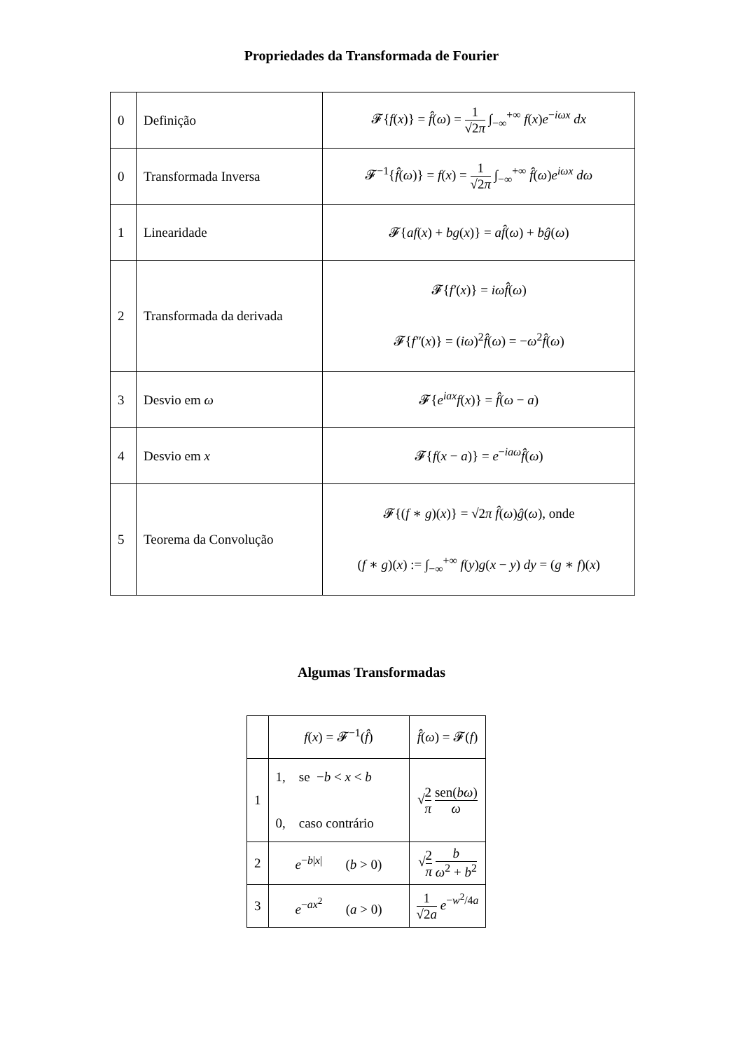Propriedades da Transformada de Fourier
| 0 | Definição | 𝓕{ f ( x )} = f̂ ( ω ) = 1 √2 π ∫<sub>−∞</sub><sup>+∞</sup> f ( x ) e<sup>−iωx</sup> dx |
| 0 | Transformada Inversa | 𝓕<sup>−1</sup>{ f̂ ( ω )} = f ( x ) = 1 √2 π ∫<sub>−∞</sub><sup>+∞</sup> f̂ ( ω ) e<sup>iωx</sup> dω |
| 1 | Linearidade | 𝓕{ af ( x ) + bg ( x )} = af̂ ( ω ) + bĝ ( ω ) |
| 2 | Transformada da derivada | 𝓕{ f′ ( x )} = iωf̂ ( ω ) 𝓕{ f″ ( x )} = ( iω )<sup>2</sup> f̂ ( ω ) = − ω<sup>2</sup> f̂ ( ω ) |
| 3 | Desvio em ω | 𝓕{ e<sup>iax</sup> f ( x )} = f̂ ( ω − a ) |
| 4 | Desvio em x | 𝓕{ f ( x − a )} = e<sup>−iaω</sup> f̂ ( ω ) |
| 5 | Teorema da Convolução | 𝓕{( f ∗ g )( x )} = √2 π f̂ ( ω ) ĝ ( ω ), onde ( f ∗ g )( x ) := ∫<sub>−∞</sub><sup>+∞</sup> f ( y ) g ( x − y ) dy = ( g ∗ f )( x ) |
Algumas Transformadas
| | f ( x ) = 𝓕<sup>−1</sup>( f̂ ) | f̂ ( ω ) = 𝓕( f ) |
| 1 | 1, se − b < x < b 0, caso contrário | √ 2 π sen( bω ) ω |
| 2 | e<sup>−b/x/</sup> ( b > 0) | √ 2 π b ω<sup>2</sup> + b<sup>2</sup> |
| 3 | e<sup>−ax<sup>2</sup></sup> ( a > 0) | 1 √2 a e<sup>−w<sup>2</sup>/4a</sup> |